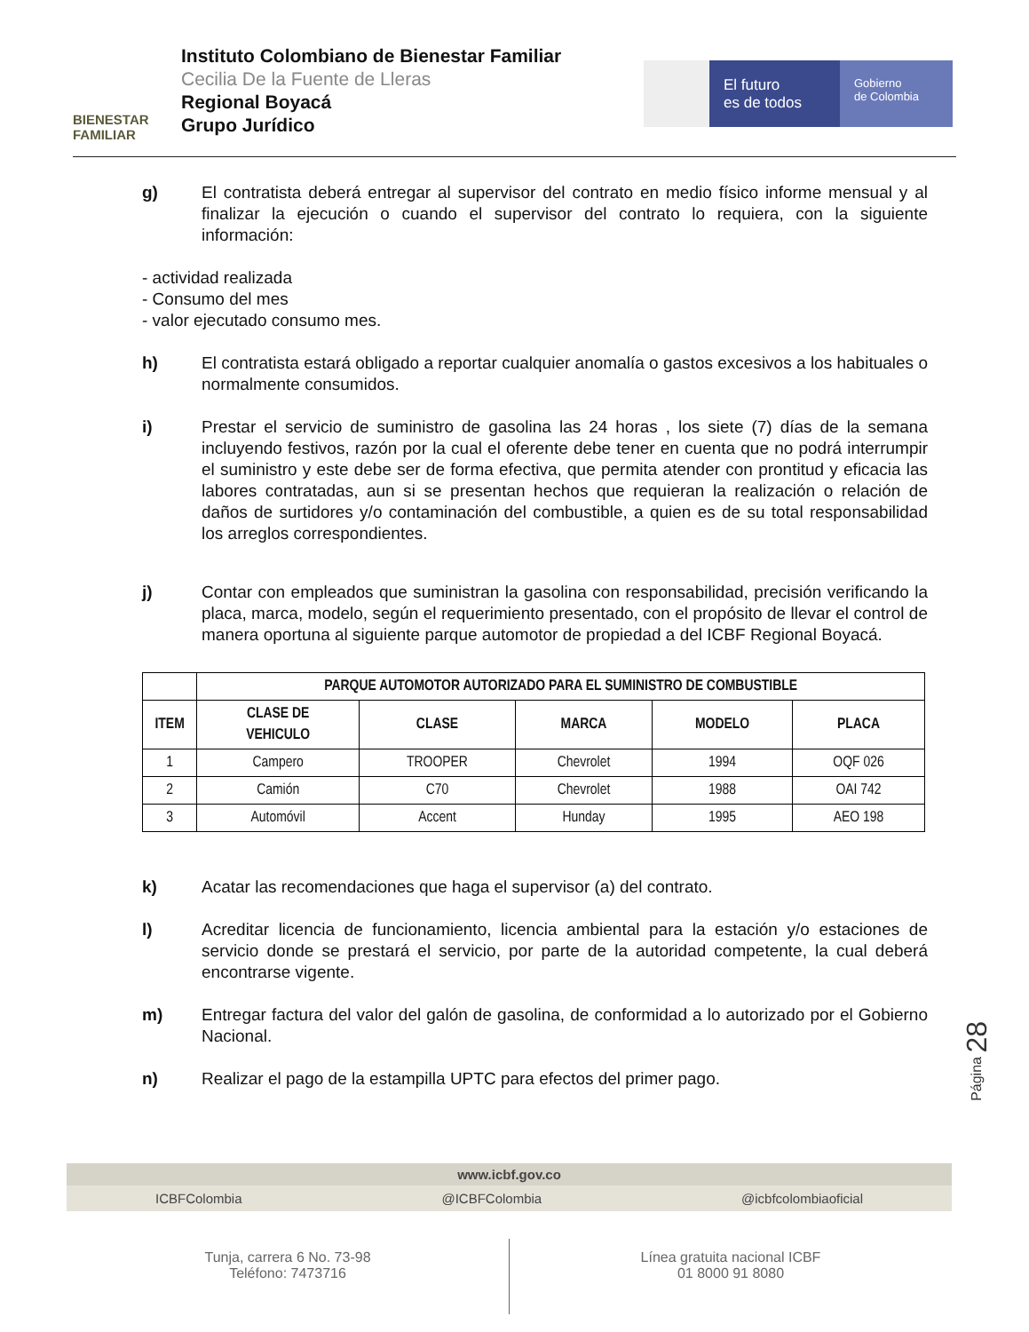BIENESTAR
FAMILIAR
Instituto Colombiano de Bienestar Familiar
Cecilia De la Fuente de Lleras
Regional Boyacá
Grupo Jurídico
El futuro
es de todos
Gobierno
de Colombia
g) El contratista deberá entregar al supervisor del contrato en medio físico informe mensual y al finalizar la ejecución o cuando el supervisor del contrato lo requiera, con la siguiente información:
- actividad realizada
- Consumo del mes
- valor ejecutado consumo mes.
h) El contratista estará obligado a reportar cualquier anomalía o gastos excesivos a los habituales o normalmente consumidos.
i) Prestar el servicio de suministro de gasolina las 24 horas , los siete (7) días de la semana incluyendo festivos, razón por la cual el oferente debe tener en cuenta que no podrá interrumpir el suministro y este debe ser de forma efectiva, que permita atender con prontitud y eficacia las labores contratadas, aun si se presentan hechos que requieran la realización o relación de daños de surtidores y/o contaminación del combustible, a quien es de su total responsabilidad los arreglos correspondientes.
j) Contar con empleados que suministran la gasolina con responsabilidad, precisión verificando la placa, marca, modelo, según el requerimiento presentado, con el propósito de llevar el control de manera oportuna al siguiente parque automotor de propiedad a del ICBF Regional Boyacá.
| | PARQUE AUTOMOTOR AUTORIZADO PARA EL SUMINISTRO DE COMBUSTIBLE | | | | |
| --- | --- | --- | --- | --- | --- |
| ITEM | CLASE DE VEHICULO | CLASE | MARCA | MODELO | PLACA |
| 1 | Campero | TROOPER | Chevrolet | 1994 | OQF 026 |
| 2 | Camión | C70 | Chevrolet | 1988 | OAI 742 |
| 3 | Automóvil | Accent | Hunday | 1995 | AEO 198 |
k) Acatar las recomendaciones que haga el supervisor (a) del contrato.
l) Acreditar licencia de funcionamiento, licencia ambiental para la estación y/o estaciones de servicio donde se prestará el servicio, por parte de la autoridad competente, la cual deberá encontrarse vigente.
m) Entregar factura del valor del galón de gasolina, de conformidad a lo autorizado por el Gobierno Nacional.
n) Realizar el pago de la estampilla UPTC para efectos del primer pago.
Página 28
www.icbf.gov.co
ICBFColombia @ICBFColombia @icbfcolombiaoficial
Tunja, carrera 6 No. 73-98
Teléfono: 7473716
Línea gratuita nacional ICBF
01 8000 91 8080